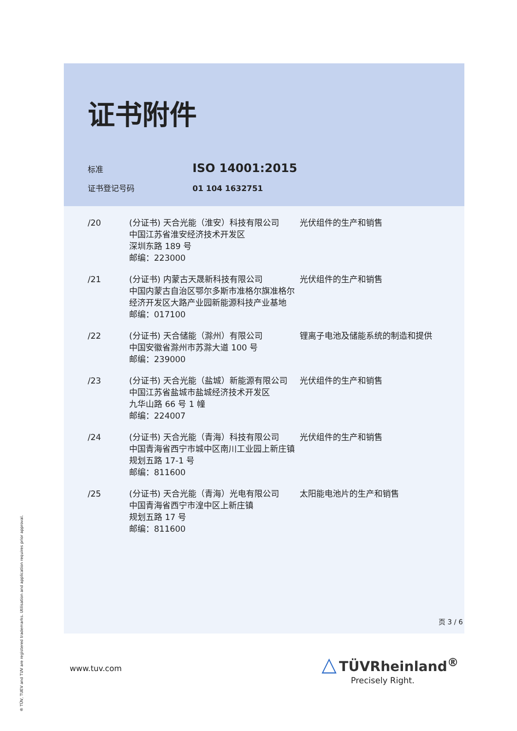证书附件
标准 ISO 14001:2015
证书登记号码 01 104 1632751
| /20 | (分证书) 天合光能（淮安）科技有限公司 中国江苏省淮安经济技术开发区 深圳东路 189 号 邮编：223000 | 光伏组件的生产和销售 |
| /21 | (分证书) 内蒙古天晟新科技有限公司 中国内蒙古自治区鄂尔多斯市准格尔旗准格尔经济开发区大路产业园新能源科技产业基地 邮编：017100 | 光伏组件的生产和销售 |
| /22 | (分证书) 天合储能（滁州）有限公司 中国安徽省滁州市苏滁大道 100 号 邮编：239000 | 锂离子电池及储能系统的制造和提供 |
| /23 | (分证书) 天合光能（盐城）新能源有限公司 中国江苏省盐城市盐城经济技术开发区 九华山路 66 号 1 幢 邮编：224007 | 光伏组件的生产和销售 |
| /24 | (分证书) 天合光能（青海）科技有限公司 中国青海省西宁市城中区南川工业园上新庄镇规划五路 17-1 号 邮编：811600 | 光伏组件的生产和销售 |
| /25 | (分证书) 天合光能（青海）光电有限公司 中国青海省西宁市湟中区上新庄镇 规划五路 17 号 邮编：811600 | 太阳能电池片的生产和销售 |
页 3 / 6
www.tuv.com
△ TÜVRheinland<sup>®</sup>
Precisely Right.
® TÜV, TUEV and TUV are registered trademarks. Utilisation and application requires prior approval.